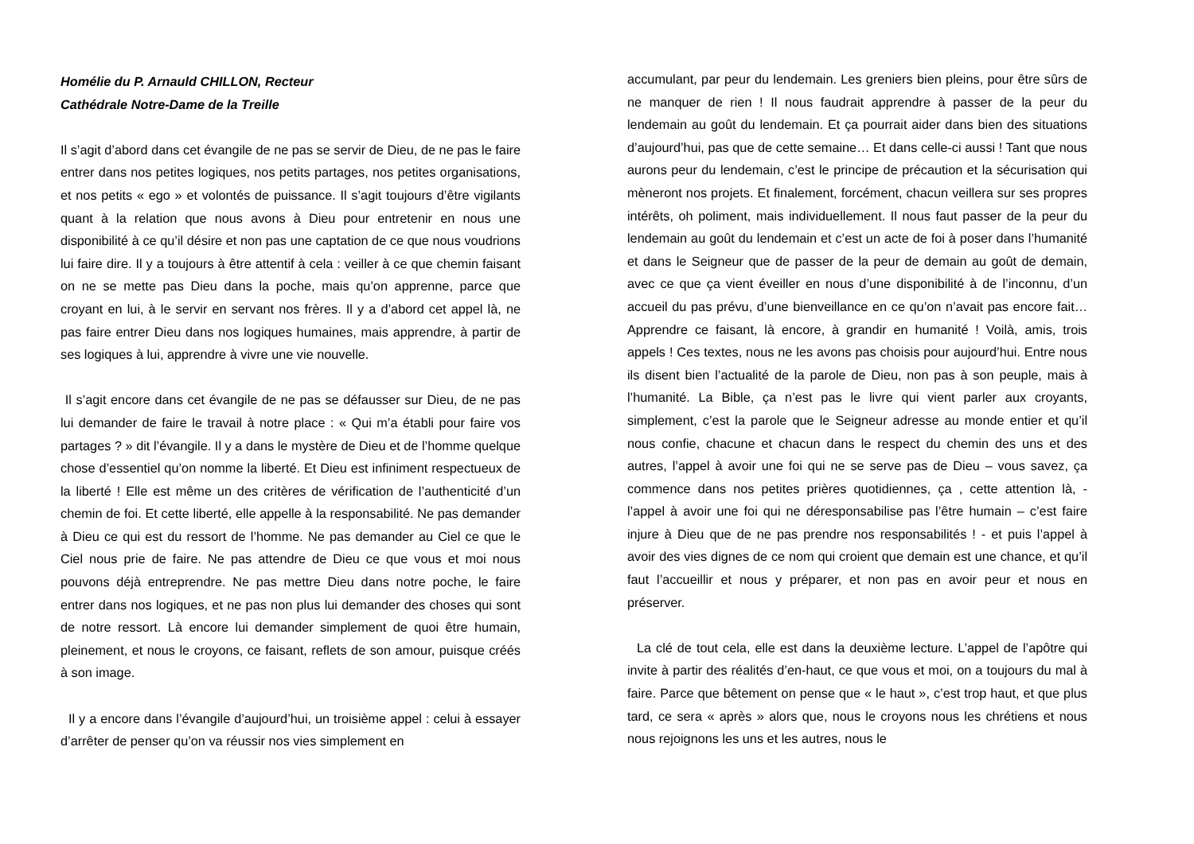Homélie du P. Arnauld CHILLON, Recteur
Cathédrale Notre-Dame de la Treille
Il s’agit d’abord dans cet évangile de ne pas se servir de Dieu, de ne pas le faire entrer dans nos petites logiques, nos petits partages, nos petites organisations, et nos petits « ego » et volontés de puissance. Il s’agit toujours d’être vigilants quant à la relation que nous avons à Dieu pour entretenir en nous une disponibilité à ce qu’il désire et non pas une captation de ce que nous voudrions lui faire dire. Il y a toujours à être attentif à cela : veiller à ce que chemin faisant on ne se mette pas Dieu dans la poche, mais qu’on apprenne, parce que croyant en lui, à le servir en servant nos frères. Il y a d’abord cet appel là, ne pas faire entrer Dieu dans nos logiques humaines, mais apprendre, à partir de ses logiques à lui, apprendre à vivre une vie nouvelle.
Il s’agit encore dans cet évangile de ne pas se défausser sur Dieu, de ne pas lui demander de faire le travail à notre place : « Qui m’a établi pour faire vos partages ? » dit l’évangile. Il y a dans le mystère de Dieu et de l’homme quelque chose d’essentiel qu’on nomme la liberté. Et Dieu est infiniment respectueux de la liberté ! Elle est même un des critères de vérification de l’authenticité d’un chemin de foi. Et cette liberté, elle appelle à la responsabilité. Ne pas demander à Dieu ce qui est du ressort de l’homme. Ne pas demander au Ciel ce que le Ciel nous prie de faire. Ne pas attendre de Dieu ce que vous et moi nous pouvons déjà entreprendre. Ne pas mettre Dieu dans notre poche, le faire entrer dans nos logiques, et ne pas non plus lui demander des choses qui sont de notre ressort. Là encore lui demander simplement de quoi être humain, pleinement, et nous le croyons, ce faisant, reflets de son amour, puisque créés à son image.
Il y a encore dans l’évangile d’aujourd’hui, un troisième appel : celui à essayer d’arrêter de penser qu’on va réussir nos vies simplement en
accumulant, par peur du lendemain. Les greniers bien pleins, pour être sûrs de ne manquer de rien ! Il nous faudrait apprendre à passer de la peur du lendemain au goût du lendemain. Et ça pourrait aider dans bien des situations d’aujourd’hui, pas que de cette semaine… Et dans celle-ci aussi ! Tant que nous aurons peur du lendemain, c’est le principe de précaution et la sécurisation qui mèneront nos projets. Et finalement, forcément, chacun veillera sur ses propres intérêts, oh poliment, mais individuellement. Il nous faut passer de la peur du lendemain au goût du lendemain et c’est un acte de foi à poser dans l’humanité et dans le Seigneur que de passer de la peur de demain au goût de demain, avec ce que ça vient éveiller en nous d’une disponibilité à de l’inconnu, d’un accueil du pas prévu, d’une bienveillance en ce qu’on n’avait pas encore fait… Apprendre ce faisant, là encore, à grandir en humanité ! Voilà, amis, trois appels ! Ces textes, nous ne les avons pas choisis pour aujourd’hui. Entre nous ils disent bien l’actualité de la parole de Dieu, non pas à son peuple, mais à l’humanité. La Bible, ça n’est pas le livre qui vient parler aux croyants, simplement, c’est la parole que le Seigneur adresse au monde entier et qu’il nous confie, chacune et chacun dans le respect du chemin des uns et des autres, l’appel à avoir une foi qui ne se serve pas de Dieu – vous savez, ça commence dans nos petites prières quotidiennes, ça , cette attention là, - l’appel à avoir une foi qui ne déresponsabilise pas l’être humain – c’est faire injure à Dieu que de ne pas prendre nos responsabilités ! - et puis l’appel à avoir des vies dignes de ce nom qui croient que demain est une chance, et qu’il faut l’accueillir et nous y préparer, et non pas en avoir peur et nous en préserver.
La clé de tout cela, elle est dans la deuxième lecture. L’appel de l’apôtre qui invite à partir des réalités d’en-haut, ce que vous et moi, on a toujours du mal à faire. Parce que bêtement on pense que « le haut », c’est trop haut, et que plus tard, ce sera « après » alors que, nous le croyons nous les chrétiens et nous nous rejoignons les uns et les autres, nous le